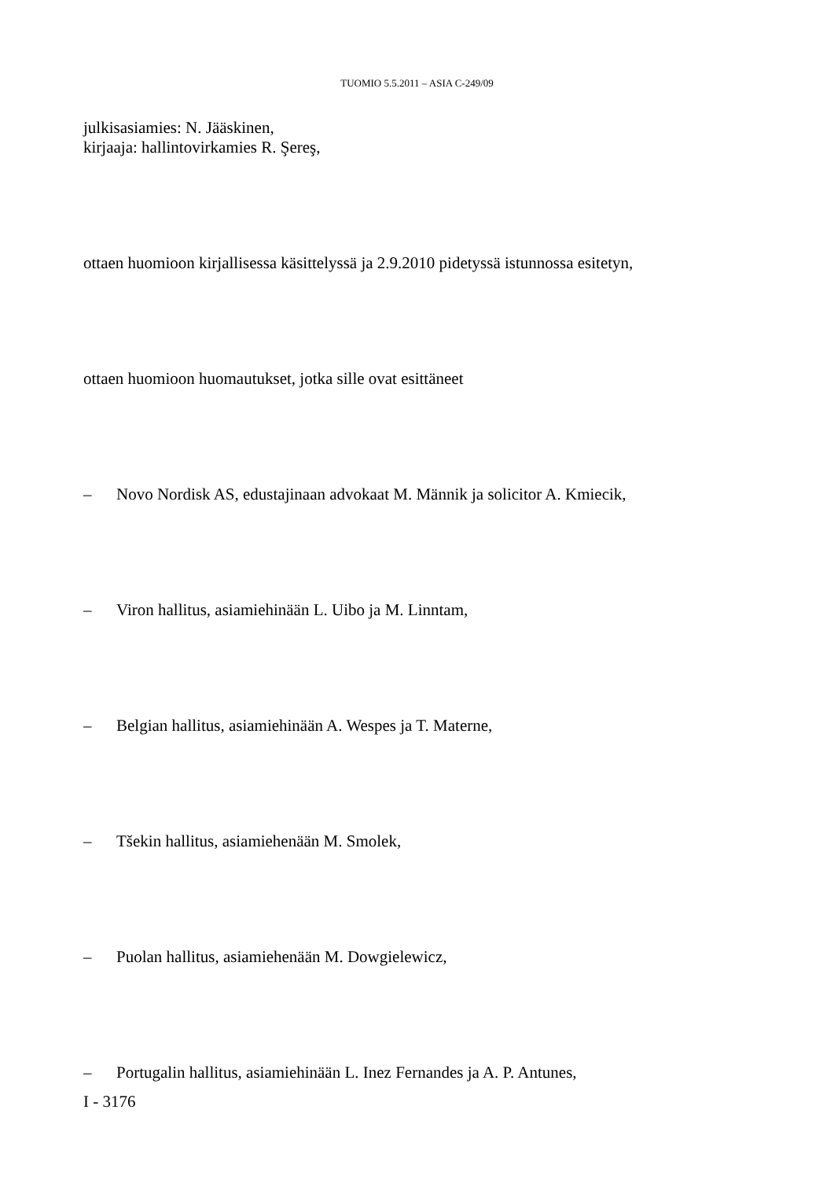TUOMIO 5.5.2011 – ASIA C-249/09
julkisasiamies: N. Jääskinen,
kirjaaja: hallintovirkamies R. Şereş,
ottaen huomioon kirjallisessa käsittelyssä ja 2.9.2010 pidetyssä istunnossa esitetyn,
ottaen huomioon huomautukset, jotka sille ovat esittäneet
– Novo Nordisk AS, edustajinaan advokaat M. Männik ja solicitor A. Kmiecik,
– Viron hallitus, asiamiehinään L. Uibo ja M. Linntam,
– Belgian hallitus, asiamiehinään A. Wespes ja T. Materne,
– Tšekin hallitus, asiamiehenään M. Smolek,
– Puolan hallitus, asiamiehenään M. Dowgielewicz,
– Portugalin hallitus, asiamiehinään L. Inez Fernandes ja A. P. Antunes,
I - 3176